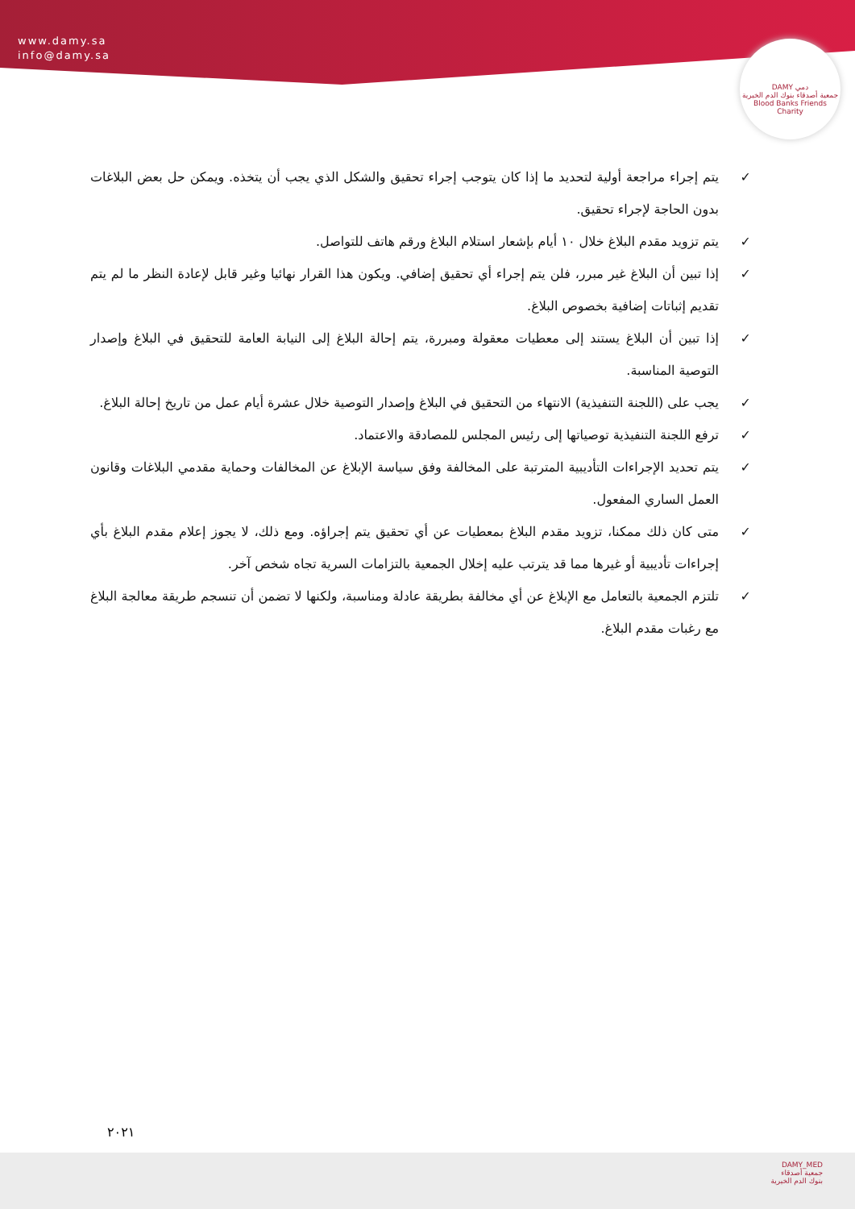www.damy.sa
info@damy.sa
DAMY دمي
جمعية أصدقاء بنوك الدم الخيرية
Blood Banks Friends Charity
✓ يتم إجراء مراجعة أولية لتحديد ما إذا كان يتوجب إجراء تحقيق والشكل الذي يجب أن يتخذه. ويمكن حل بعض البلاغات بدون الحاجة لإجراء تحقيق.
✓ يتم تزويد مقدم البلاغ خلال ١٠ أيام بإشعار استلام البلاغ ورقم هاتف للتواصل.
✓ إذا تبين أن البلاغ غير مبرر، فلن يتم إجراء أي تحقيق إضافي. ويكون هذا القرار نهائيا وغير قابل لإعادة النظر ما لم يتم تقديم إثباتات إضافية بخصوص البلاغ.
✓ إذا تبين أن البلاغ يستند إلى معطيات معقولة ومبررة، يتم إحالة البلاغ إلى النيابة العامة للتحقيق في البلاغ وإصدار التوصية المناسبة.
✓ يجب على (اللجنة التنفيذية) الانتهاء من التحقيق في البلاغ وإصدار التوصية خلال عشرة أيام عمل من تاريخ إحالة البلاغ.
✓ ترفع اللجنة التنفيذية توصياتها إلى رئيس المجلس للمصادقة والاعتماد.
✓ يتم تحديد الإجراءات التأديبية المترتبة على المخالفة وفق سياسة الإبلاغ عن المخالفات وحماية مقدمي البلاغات وقانون العمل الساري المفعول.
✓ متى كان ذلك ممكنا، تزويد مقدم البلاغ بمعطيات عن أي تحقيق يتم إجراؤه. ومع ذلك، لا يجوز إعلام مقدم البلاغ بأي إجراءات تأديبية أو غيرها مما قد يترتب عليه إخلال الجمعية بالتزامات السرية تجاه شخص آخر.
✓ تلتزم الجمعية بالتعامل مع الإبلاغ عن أي مخالفة بطريقة عادلة ومناسبة، ولكنها لا تضمن أن تنسجم طريقة معالجة البلاغ مع رغبات مقدم البلاغ.
٢٠٢١
DAMY_MED
جمعية أصدقاء
بنوك الدم الخيرية